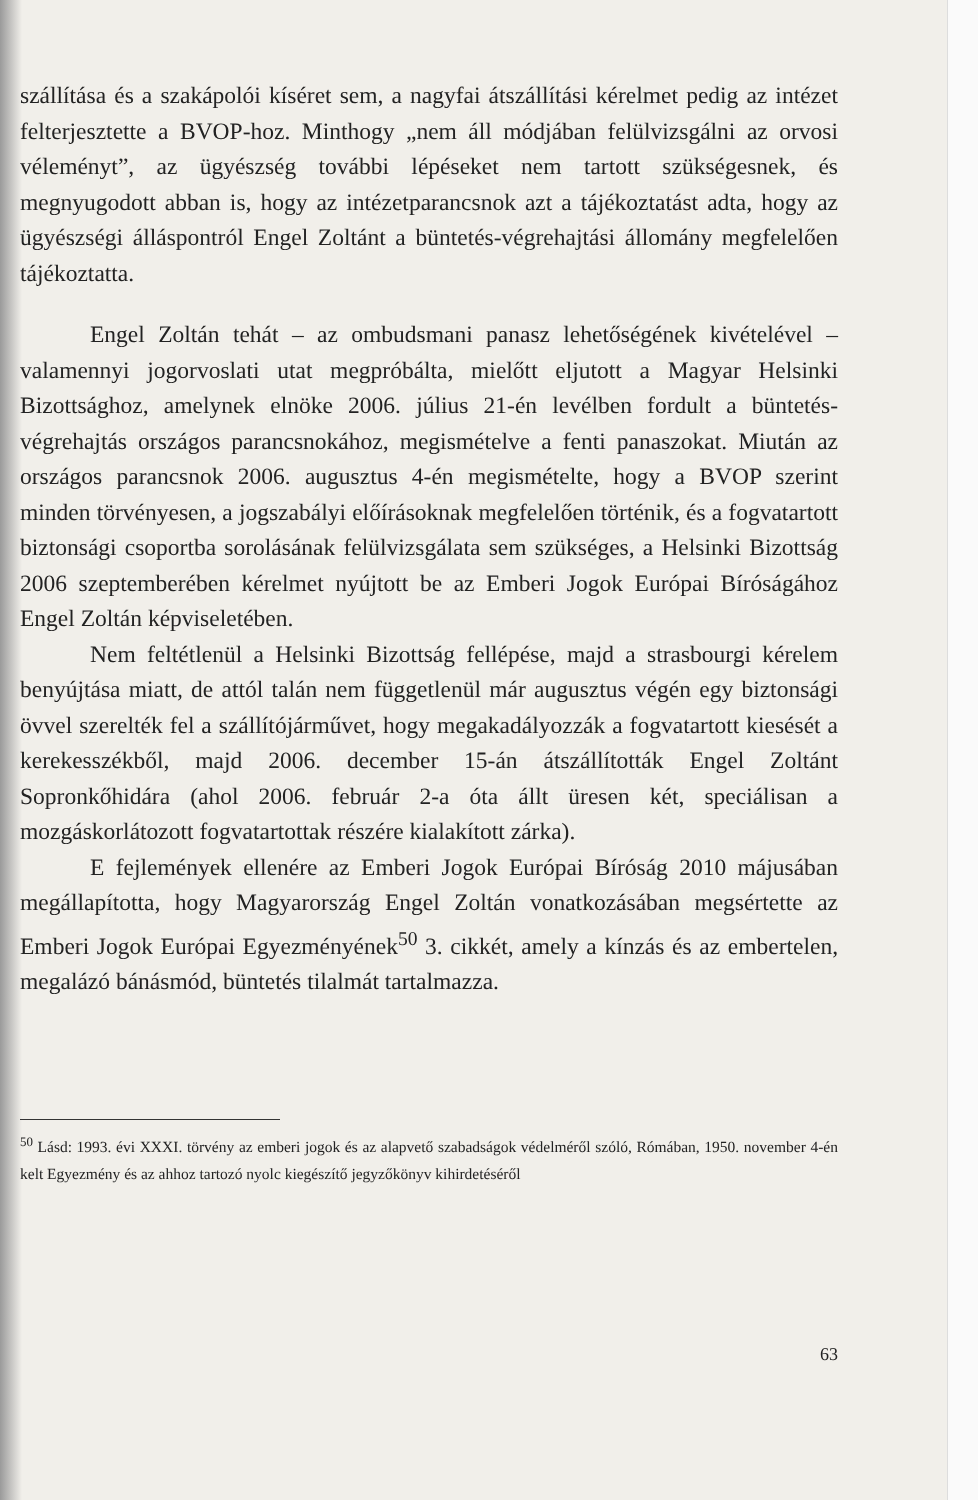szállítása és a szakápolói kíséret sem, a nagyfai átszállítási kérelmet pedig az intézet felterjesztette a BVOP-hoz. Minthogy „nem áll módjában felülvizsgálni az orvosi véleményt”, az ügyészség további lépéseket nem tartott szükségesnek, és megnyugodott abban is, hogy az intézetparancsnok azt a tájékoztatást adta, hogy az ügyészségi álláspontról Engel Zoltánt a büntetés-végrehajtási állomány megfelelően tájékoztatta.
Engel Zoltán tehát – az ombudsmani panasz lehetőségének kivételével – valamennyi jogorvoslati utat megpróbálta, mielőtt eljutott a Magyar Helsinki Bizottsághoz, amelynek elnöke 2006. július 21-én levélben fordult a büntetés-végrehajtás országos parancsnokához, megismételve a fenti panaszokat. Miután az országos parancsnok 2006. augusztus 4-én megismételte, hogy a BVOP szerint minden törvényesen, a jogszabályi előírásoknak megfelelően történik, és a fogvatartott biztonsági csoportba sorolásának felülvizsgálata sem szükséges, a Helsinki Bizottság 2006 szeptemberében kérelmet nyújtott be az Emberi Jogok Európai Bíróságához Engel Zoltán képviseletében.
Nem feltétlenül a Helsinki Bizottság fellépése, majd a strasbourgi kérelem benyújtása miatt, de attól talán nem függetlenül már augusztus végén egy biztonsági övvel szerelték fel a szállítójárművet, hogy megakadályozzák a fogvatartott kiesését a kerekesszékből, majd 2006. december 15-án átszállították Engel Zoltánt Sopronkőhidára (ahol 2006. február 2-a óta állt üresen két, speciálisan a mozgáskorlátozott fogvatartottak részére kialakított zárka).
E fejlemények ellenére az Emberi Jogok Európai Bíróság 2010 májusában megállapította, hogy Magyarország Engel Zoltán vonatkozásában megsértette az Emberi Jogok Európai Egyezményének<sup>50</sup> 3. cikkét, amely a kínzás és az embertelen, megalázó bánásmód, büntetés tilalmát tartalmazza.
<sup>50</sup> Lásd: 1993. évi XXXI. törvény az emberi jogok és az alapvető szabadságok védelméről szóló, Rómában, 1950. november 4-én kelt Egyezmény és az ahhoz tartozó nyolc kiegészítő jegyzőkönyv kihirdetéséről
63